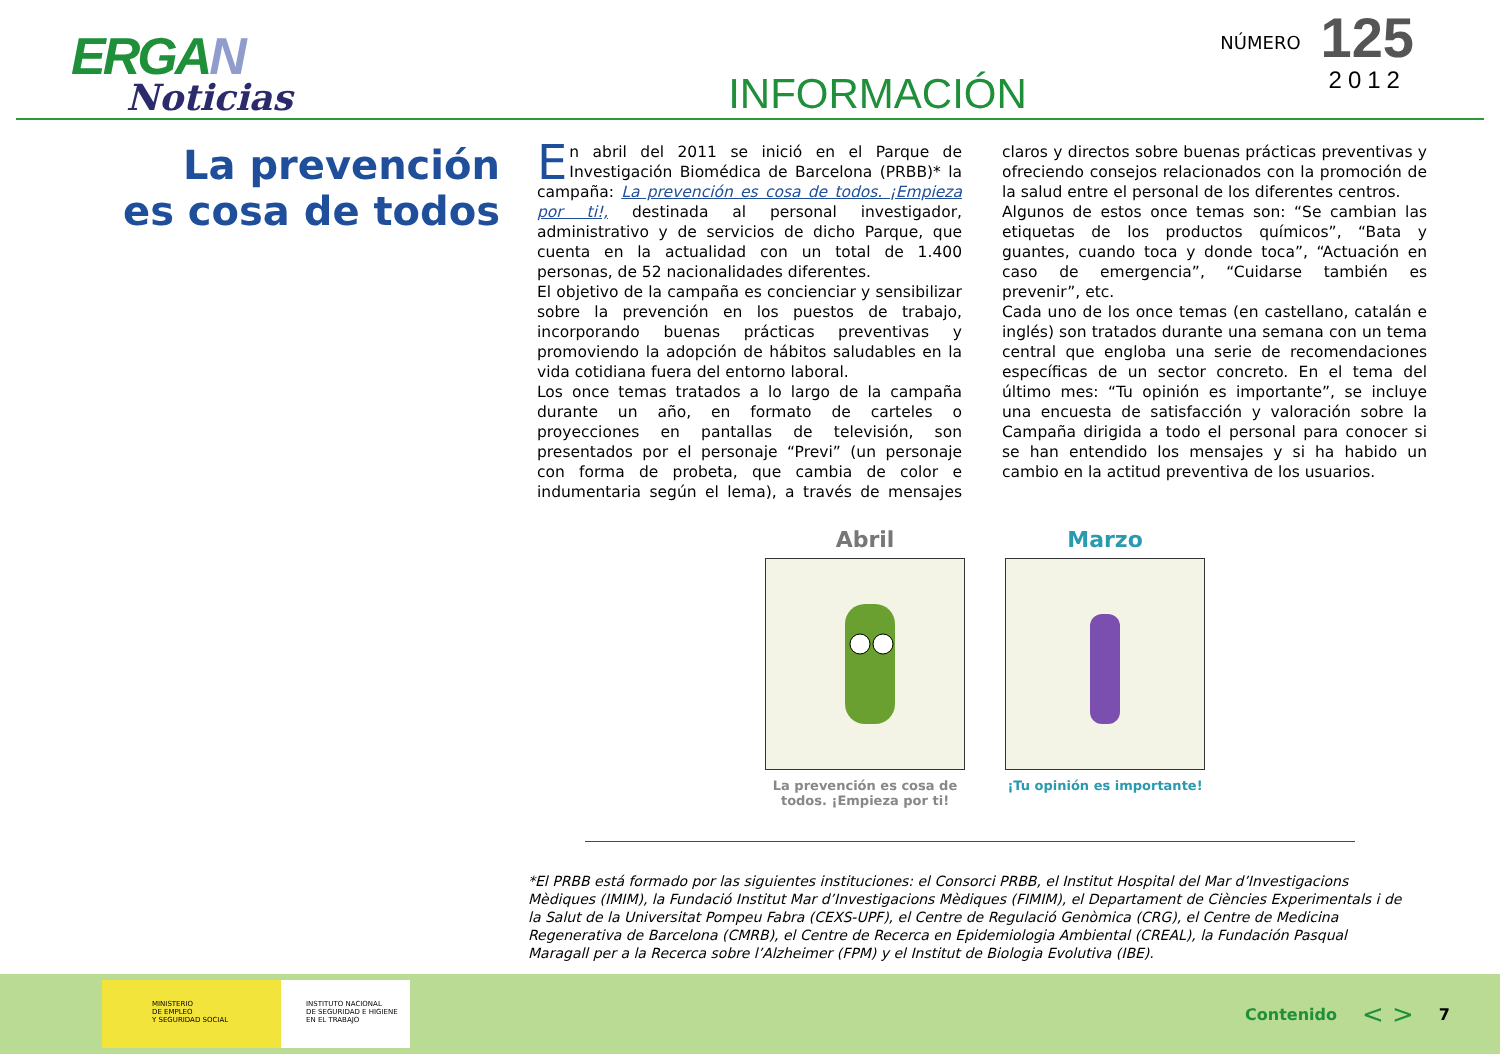ERGAN
Noticias
INFORMACIÓN
NÚMERO
125
2012
La prevención
es cosa de todos
En abril del 2011 se inició en el Parque de Investigación Biomédica de Barcelona (PRBB)* la campaña: La prevención es cosa de todos. ¡Empieza por ti!, destinada al personal investigador, administrativo y de servicios de dicho Parque, que cuenta en la actualidad con un total de 1.400 personas, de 52 nacionalidades diferentes.
El objetivo de la campaña es concienciar y sensibilizar sobre la prevención en los puestos de trabajo, incorporando buenas prácticas preventivas y promoviendo la adopción de hábitos saludables en la vida cotidiana fuera del entorno laboral.
Los once temas tratados a lo largo de la campaña durante un año, en formato de carteles o proyecciones en pantallas de televisión, son presentados por el personaje “Previ” (un personaje con forma de probeta, que cambia de color e indumentaria según el lema), a través de mensajes claros y directos sobre buenas prácticas preventivas y ofreciendo consejos relacionados con la promoción de la salud entre el personal de los diferentes centros.
Algunos de estos once temas son: “Se cambian las etiquetas de los productos químicos”, “Bata y guantes, cuando toca y donde toca”, “Actuación en caso de emergencia”, “Cuidarse también es prevenir”, etc.
Cada uno de los once temas (en castellano, catalán e inglés) son tratados durante una semana con un tema central que engloba una serie de recomendaciones específicas de un sector concreto. En el tema del último mes: “Tu opinión es importante”, se incluye una encuesta de satisfacción y valoración sobre la Campaña dirigida a todo el personal para conocer si se han entendido los mensajes y si ha habido un cambio en la actitud preventiva de los usuarios.
Abril
La prevención es cosa de todos. ¡Empieza por ti!
Marzo
¡Tu opinión es importante!
*El PRBB está formado por las siguientes instituciones: el Consorci PRBB, el Institut Hospital del Mar d’Investigacions Mèdiques (IMIM), la Fundació Institut Mar d’Investigacions Mèdiques (FIMIM), el Departament de Ciències Experimentals i de la Salut de la Universitat Pompeu Fabra (CEXS-UPF), el Centre de Regulació Genòmica (CRG), el Centre de Medicina Regenerativa de Barcelona (CMRB), el Centre de Recerca en Epidemiologia Ambiental (CREAL), la Fundación Pasqual Maragall per a la Recerca sobre l’Alzheimer (FPM) y el Institut de Biologia Evolutiva (IBE).
MINISTERIO
DE EMPLEO
Y SEGURIDAD SOCIAL
INSTITUTO NACIONAL
DE SEGURIDAD E HIGIENE
EN EL TRABAJO
Contenido < > 7